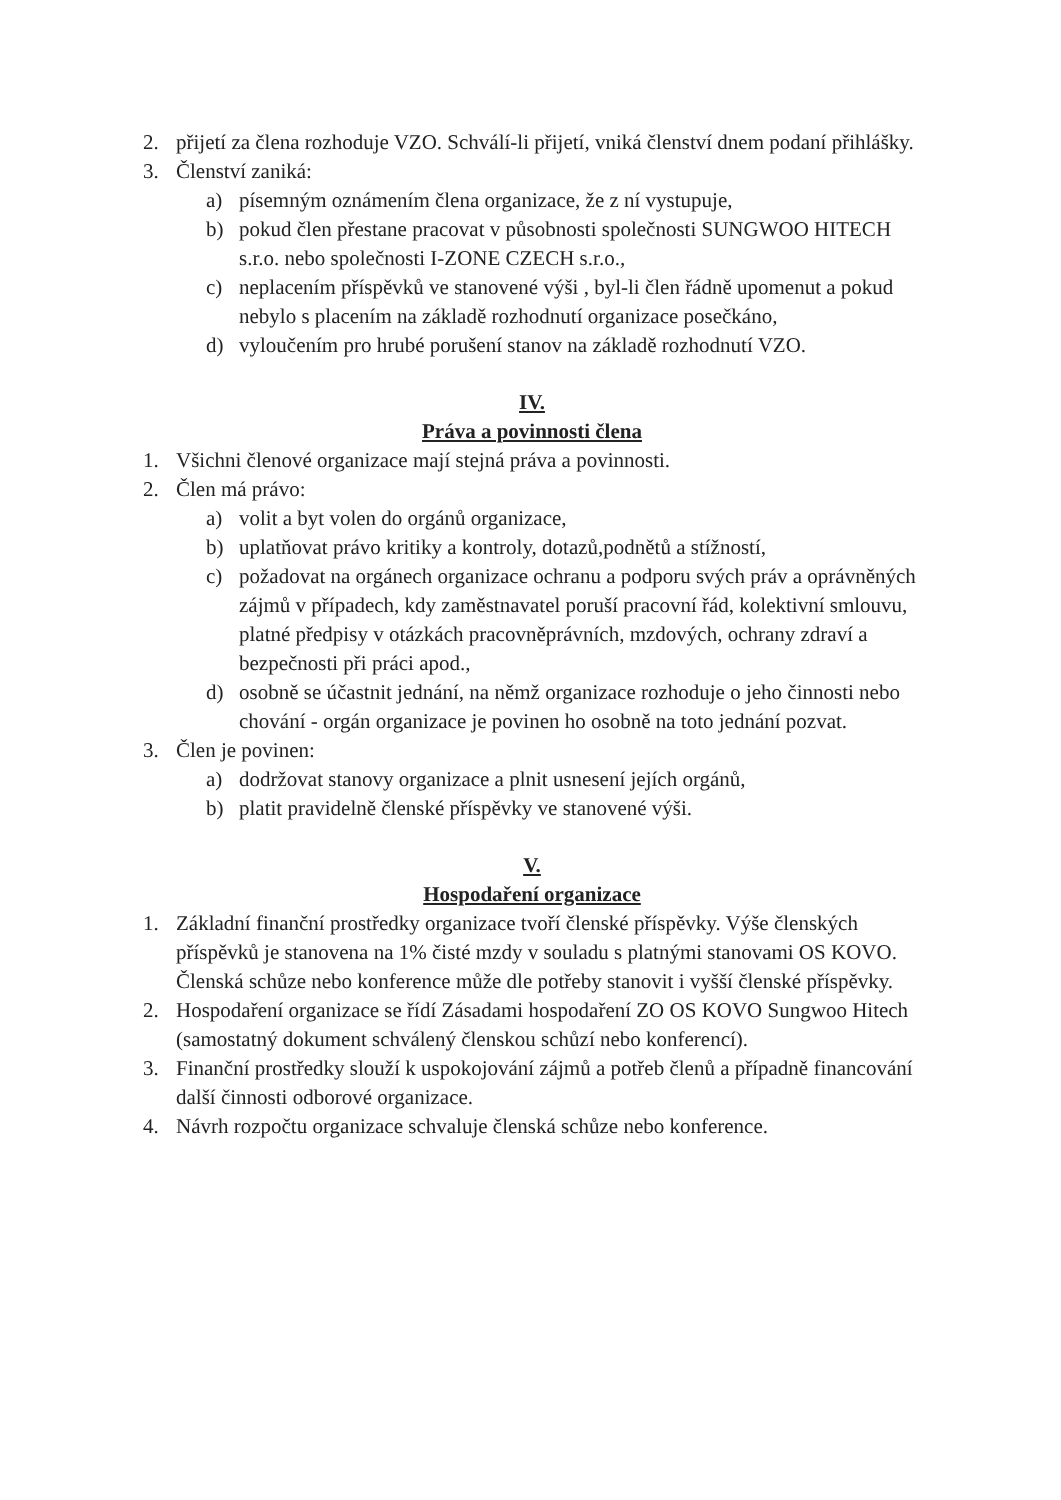2. přijetí za člena rozhoduje VZO. Schválí-li přijetí, vniká členství dnem podaní přihlášky.
3. Členství zaniká:
a) písemným oznámením člena organizace, že z ní vystupuje,
b) pokud člen přestane pracovat v působnosti společnosti SUNGWOO HITECH s.r.o. nebo společnosti I-ZONE CZECH s.r.o.,
c) neplacením příspěvků ve stanovené výši , byl-li člen řádně upomenut a pokud nebylo s placením na základě rozhodnutí organizace posečkáno,
d) vyloučením pro hrubé porušení stanov na základě rozhodnutí VZO.
IV.
Práva a povinnosti člena
1. Všichni členové organizace mají stejná práva a povinnosti.
2. Člen má právo:
a) volit a byt volen do orgánů organizace,
b) uplatňovat právo kritiky a kontroly, dotazů,podnětů a stížností,
c) požadovat na orgánech organizace ochranu a podporu svých práv a oprávněných zájmů v případech, kdy zaměstnavatel poruší pracovní řád, kolektivní smlouvu, platné předpisy v otázkách pracovněprávních, mzdových, ochrany zdraví a bezpečnosti při práci apod.,
d) osobně se účastnit jednání, na němž organizace rozhoduje o jeho činnosti nebo chování - orgán organizace je povinen ho osobně na toto jednání pozvat.
3. Člen je povinen:
a) dodržovat stanovy organizace a plnit usnesení jejích orgánů,
b) platit pravidelně členské příspěvky ve stanovené výši.
V.
Hospodaření organizace
1. Základní finanční prostředky organizace tvoří členské příspěvky. Výše členských příspěvků je stanovena na 1% čisté mzdy v souladu s platnými stanovami OS KOVO. Členská schůze nebo konference může dle potřeby stanovit i vyšší členské příspěvky.
2. Hospodaření organizace se řídí Zásadami hospodaření ZO OS KOVO Sungwoo Hitech (samostatný dokument schválený členskou schůzí nebo konferencí).
3. Finanční prostředky slouží k uspokojování zájmů a potřeb členů a případně financování další činnosti odborové organizace.
4. Návrh rozpočtu organizace schvaluje členská schůze nebo konference.